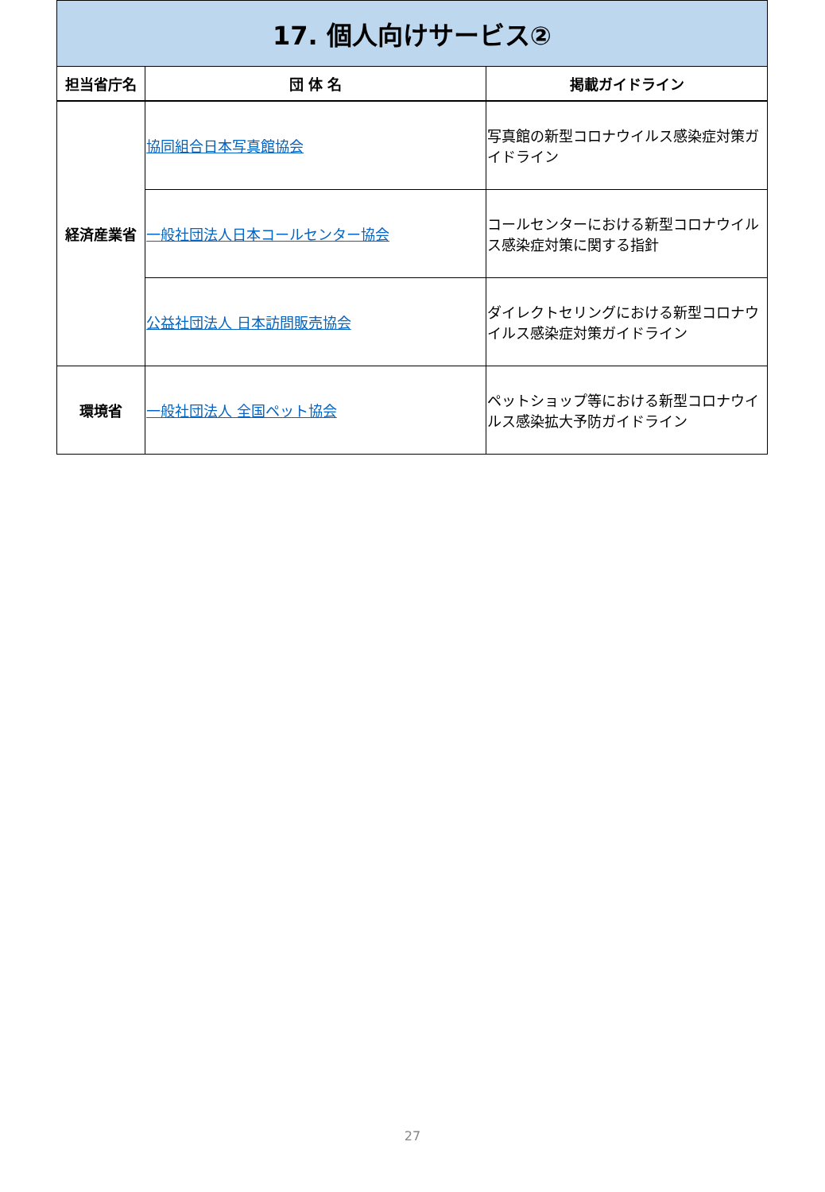| 17. 個人向けサービス② | | |
| 担当省庁名 | 団 体 名 | 掲載ガイドライン |
| 経済産業省 | 協同組合日本写真館協会 | 写真館の新型コロナウイルス感染症対策ガイドライン |
| | 一般社団法人日本コールセンター協会 | コールセンターにおける新型コロナウイルス感染症対策に関する指針 |
| | 公益社団法人 日本訪問販売協会 | ダイレクトセリングにおける新型コロナウイルス感染症対策ガイドライン |
| 環境省 | 一般社団法人 全国ペット協会 | ペットショップ等における新型コロナウイルス感染拡大予防ガイドライン |
27